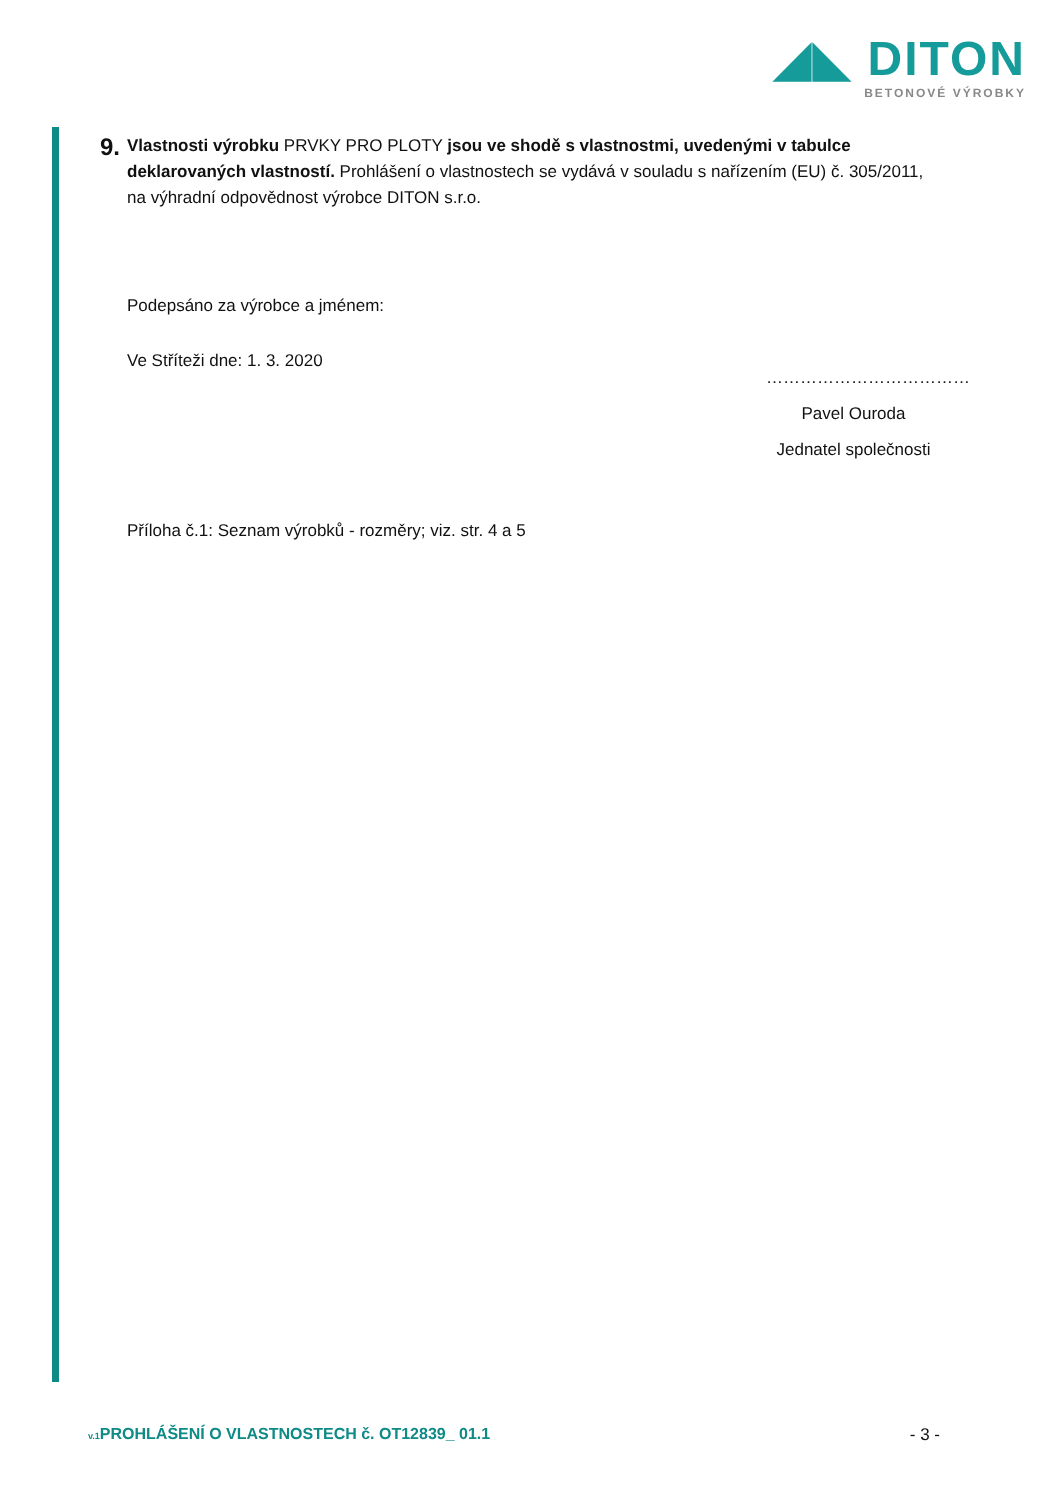◢◣ DITON
BETONOVÉ VÝROBKY
9.
Vlastnosti výrobku PRVKY PRO PLOTY jsou ve shodě s vlastnostmi, uvedenými v tabulce deklarovaných vlastností. Prohlášení o vlastnostech se vydává v souladu s nařízením (EU) č. 305/2011, na výhradní odpovědnost výrobce DITON s.r.o.
Podepsáno za výrobce a jménem:
Ve Stříteži dne: 1. 3. 2020
Příloha č.1: Seznam výrobků - rozměry; viz. str. 4 a 5
………………………………
Pavel Ouroda
Jednatel společnosti
v.1 PROHLÁŠENÍ O VLASTNOSTECH č. OT12839_ 01.1 - 3 -